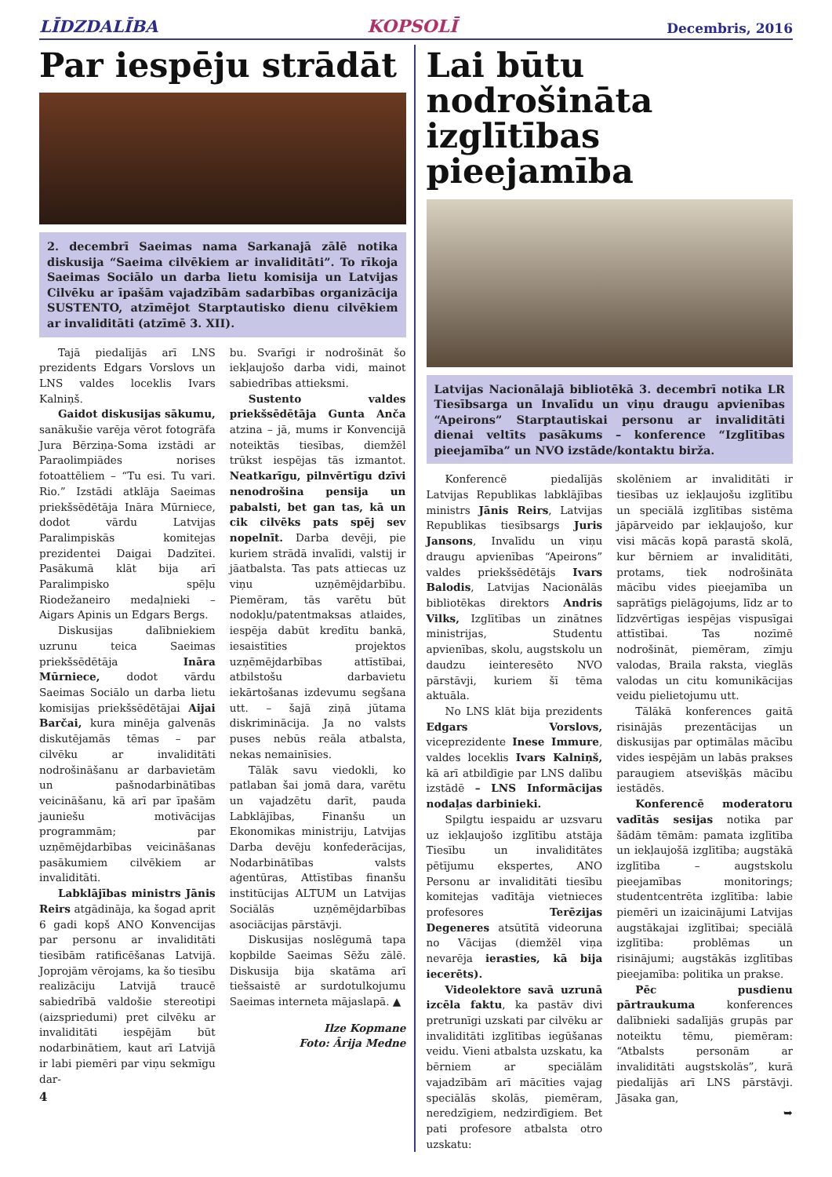LĪDZDALĪBA KOPSOLĪ Decembris, 2016
Par iespēju strādāt
2. decembrī Saeimas nama Sarkanajā zālē notika diskusija “Saeima cilvēkiem ar invaliditāti”. To rīkoja Saeimas Sociālo un darba lietu komisija un Latvijas Cilvēku ar īpašām vajadzībām sadarbības organizācija SUSTENTO, atzīmējot Starptautisko dienu cilvēkiem ar invaliditāti (atzīmē 3. XII).
Tajā piedalījās arī LNS prezidents Edgars Vorslovs un LNS valdes loceklis Ivars Kalniņš.
Gaidot diskusijas sākumu, sanākušie varēja vērot fotogrāfa Jura Bērziņa-Soma izstādi ar Paraolimpiādes norises fotoattēliem – “Tu esi. Tu vari. Rio.” Izstādi atklāja Saeimas priekšsēdētāja Ināra Mūrniece, dodot vārdu Latvijas Paralimpiskās komitejas prezidentei Daigai Dadzītei. Pasākumā klāt bija arī Paralimpisko spēļu Riodežaneiro medaļnieki – Aigars Apinis un Edgars Bergs.
Diskusijas dalībniekiem uzrunu teica Saeimas priekšsēdētāja Ināra Mūrniece, dodot vārdu Saeimas Sociālo un darba lietu komisijas priekšsēdētājai Aijai Barčai, kura minēja galvenās diskutējamās tēmas – par cilvēku ar invaliditāti nodrošināšanu ar darbavietām un pašnodarbinātības veicināšanu, kā arī par īpašām jauniešu motivācijas programmām; par uzņēmējdarbības veicināšanas pasākumiem cilvēkiem ar invaliditāti.
Labklājības ministrs Jānis Reirs atgādināja, ka šogad aprit 6 gadi kopš ANO Konvencijas par personu ar invaliditāti tiesībām ratificēšanas Latvijā. Joprojām vērojams, ka šo tiesību realizāciju Latvijā traucē sabiedrībā valdošie stereotipi (aizspriedumi) pret cilvēku ar invaliditāti iespējām būt nodarbinātiem, kaut arī Latvijā ir labi piemēri par viņu sekmīgu dar-
bu. Svarīgi ir nodrošināt šo iekļaujošo darba vidi, mainot sabiedrības attieksmi.
Sustento valdes priekšsēdētāja Gunta Anča atzina – jā, mums ir Konvencijā noteiktās tiesības, diemžēl trūkst iespējas tās izmantot. Neatkarīgu, pilnvērtīgu dzīvi nenodrošina pensija un pabalsti, bet gan tas, kā un cik cilvēks pats spēj sev nopelnīt. Darba devēji, pie kuriem strādā invalīdi, valstij ir jāatbalsta. Tas pats attiecas uz viņu uzņēmējdarbību. Piemēram, tās varētu būt nodokļu/patentmaksas atlaides, iespēja dabūt kredītu bankā, iesaistīties projektos uzņēmējdarbības attīstībai, atbilstošu darbavietu iekārtošanas izdevumu segšana utt. – šajā ziņā jūtama diskriminācija. Ja no valsts puses nebūs reāla atbalsta, nekas nemainīsies.
Tālāk savu viedokli, ko patlaban šai jomā dara, varētu un vajadzētu darīt, pauda Labklājības, Finanšu un Ekonomikas ministriju, Latvijas Darba devēju konfederācijas, Nodarbinātības valsts aģentūras, Attīstības finanšu institūcijas ALTUM un Latvijas Sociālās uzņēmējdarbības asociācijas pārstāvji.
Diskusijas noslēgumā tapa kopbilde Saeimas Sēžu zālē. Diskusija bija skatāma arī tiešsaistē ar surdotulkojumu Saeimas interneta mājaslapā. ▲
Ilze Kopmane
Foto: Ārija Medne
4
Lai būtu nodrošināta izglītības pieejamība
Latvijas Nacionālajā bibliotēkā 3. decembrī notika LR Tiesībsarga un Invalīdu un viņu draugu apvienības “Apeirons” Starptautiskai personu ar invaliditāti dienai veltīts pasākums – konference “Izglītības pieejamība” un NVO izstāde/kontaktu birža.
Konferencē piedalījās Latvijas Republikas labklājības ministrs Jānis Reirs, Latvijas Republikas tiesībsargs Juris Jansons, Invalīdu un viņu draugu apvienības “Apeirons” valdes priekšsēdētājs Ivars Balodis, Latvijas Nacionālās bibliotēkas direktors Andris Vilks, Izglītības un zinātnes ministrijas, Studentu apvienības, skolu, augstskolu un daudzu ieinteresēto NVO pārstāvji, kuriem šī tēma aktuāla.
No LNS klāt bija prezidents Edgars Vorslovs, viceprezidente Inese Immure, valdes loceklis Ivars Kalniņš, kā arī atbildīgie par LNS dalību izstādē – LNS Informācijas nodaļas darbinieki.
Spilgtu iespaidu ar uzsvaru uz iekļaujošo izglītību atstāja Tiesību un invaliditātes pētījumu ekspertes, ANO Personu ar invaliditāti tiesību komitejas vadītāja vietnieces profesores Terēzijas Degeneres atsūtītā videoruna no Vācijas (diemžēl viņa nevarēja ierasties, kā bija iecerēts).
Videolektore savā uzrunā izcēla faktu, ka pastāv divi pretrunīgi uzskati par cilvēku ar invaliditāti izglītības iegūšanas veidu. Vieni atbalsta uzskatu, ka bērniem ar speciālām vajadzībām arī mācīties vajag speciālās skolās, piemēram, neredzīgiem, nedzirdīgiem. Bet pati profesore atbalsta otro uzskatu:
skolēniem ar invaliditāti ir tiesības uz iekļaujošu izglītību un speciālā izglītības sistēma jāpārveido par iekļaujošo, kur visi mācās kopā parastā skolā, kur bērniem ar invaliditāti, protams, tiek nodrošināta mācību vides pieejamība un saprātīgs pielāgojums, līdz ar to līdzvērtīgas iespējas vispusīgai attīstībai. Tas nozīmē nodrošināt, piemēram, zīmju valodas, Braila raksta, vieglās valodas un citu komunikācijas veidu pielietojumu utt.
Tālākā konferences gaitā risinājās prezentācijas un diskusijas par optimālas mācību vides iespējām un labās prakses paraugiem atsevišķās mācību iestādēs.
Konferencē moderatoru vadītās sesijas notika par šādām tēmām: pamata izglītība un iekļaujošā izglītība; augstākā izglītība – augstskolu pieejamības monitorings; studentcentrēta izglītība: labie piemēri un izaicinājumi Latvijas augstākajai izglītībai; speciālā izglītība: problēmas un risinājumi; augstākās izglītības pieejamība: politika un prakse.
Pēc pusdienu pārtraukuma konferences dalībnieki sadalījās grupās par noteiktu tēmu, piemēram: “Atbalsts personām ar invaliditāti augstskolās”, kurā piedalījās arī LNS pārstāvji. Jāsaka gan,
➥